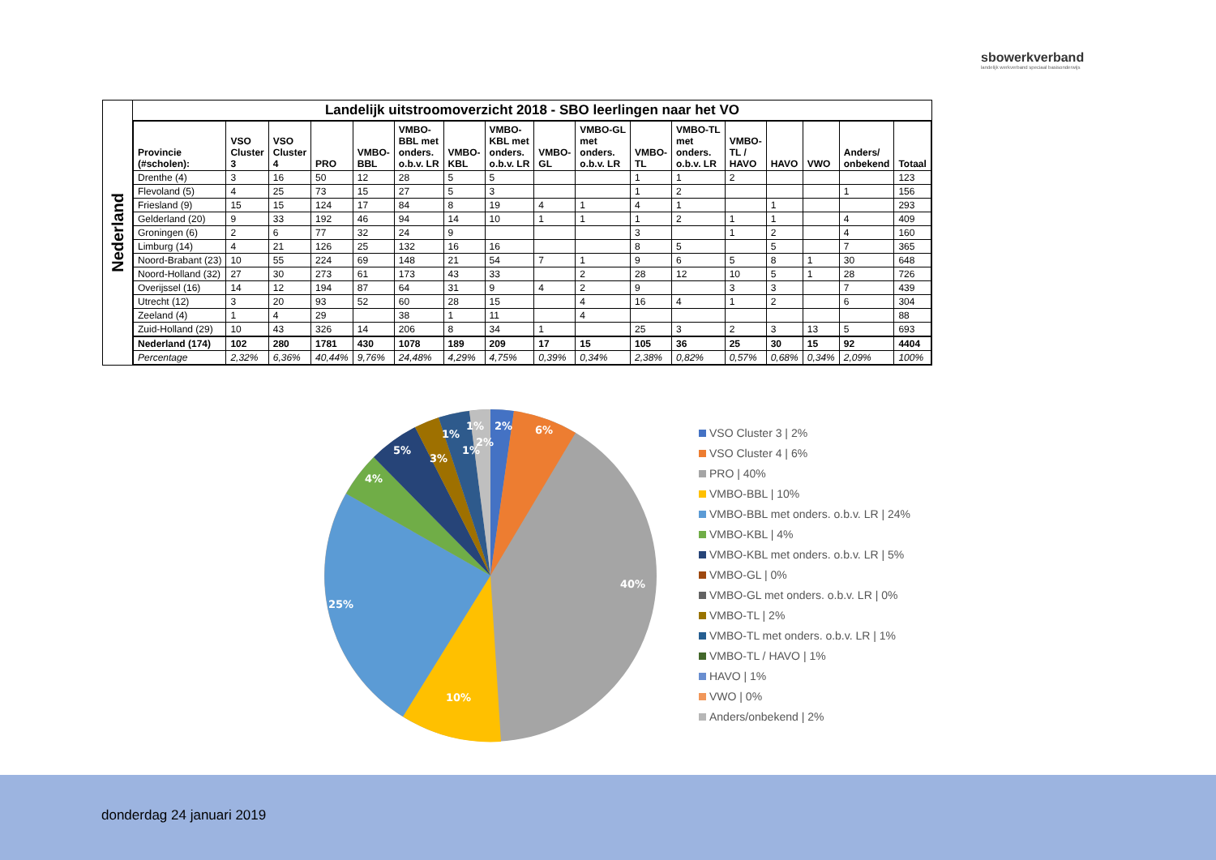sbowerkverband
landelijk werkverband speciaal basisonderwijs
Nederland
Landelijk uitstroomoverzicht 2018 - SBO leerlingen naar het VO
| Provincie (#scholen): | VSO Cluster 3 | VSO Cluster 4 | PRO | VMBO- BBL | VMBO- BBL met onders. o.b.v. LR | VMBO- KBL | VMBO- KBL met onders. o.b.v. LR | VMBO- GL | VMBO-GL met onders. o.b.v. LR | VMBO- TL | VMBO-TL met onders. o.b.v. LR | VMBO- TL / HAVO | HAVO | VWO | Anders/ onbekend | Totaal |
| --- | --- | --- | --- | --- | --- | --- | --- | --- | --- | --- | --- | --- | --- | --- | --- | --- |
| Drenthe (4) | 3 | 16 | 50 | 12 | 28 | 5 | 5 | | | 1 | 1 | 2 | | | | 123 |
| Flevoland (5) | 4 | 25 | 73 | 15 | 27 | 5 | 3 | | | 1 | 2 | | | | 1 | 156 |
| Friesland (9) | 15 | 15 | 124 | 17 | 84 | 8 | 19 | 4 | 1 | 4 | 1 | | 1 | | | 293 |
| Gelderland (20) | 9 | 33 | 192 | 46 | 94 | 14 | 10 | 1 | 1 | 1 | 2 | 1 | 1 | | 4 | 409 |
| Groningen (6) | 2 | 6 | 77 | 32 | 24 | 9 | | | | 3 | | 1 | 2 | | 4 | 160 |
| Limburg (14) | 4 | 21 | 126 | 25 | 132 | 16 | 16 | | | 8 | 5 | | 5 | | 7 | 365 |
| Noord-Brabant (23) | 10 | 55 | 224 | 69 | 148 | 21 | 54 | 7 | 1 | 9 | 6 | 5 | 8 | 1 | 30 | 648 |
| Noord-Holland (32) | 27 | 30 | 273 | 61 | 173 | 43 | 33 | | 2 | 28 | 12 | 10 | 5 | 1 | 28 | 726 |
| Overijssel (16) | 14 | 12 | 194 | 87 | 64 | 31 | 9 | 4 | 2 | 9 | | 3 | 3 | | 7 | 439 |
| Utrecht (12) | 3 | 20 | 93 | 52 | 60 | 28 | 15 | | 4 | 16 | 4 | 1 | 2 | | 6 | 304 |
| Zeeland (4) | 1 | 4 | 29 | | 38 | 1 | 11 | | 4 | | | | | | | 88 |
| Zuid-Holland (29) | 10 | 43 | 326 | 14 | 206 | 8 | 34 | 1 | | 25 | 3 | 2 | 3 | 13 | 5 | 693 |
| Nederland (174) | 102 | 280 | 1781 | 430 | 1078 | 189 | 209 | 17 | 15 | 105 | 36 | 25 | 30 | 15 | 92 | 4404 |
| Percentage | 2,32% | 6,36% | 40,44% | 9,76% | 24,48% | 4,29% | 4,75% | 0,39% | 0,34% | 2,38% | 0,82% | 0,57% | 0,68% | 0,34% | 2,09% | 100% |
2%
6%
40%
10%
25%
4%
5%
3%
1%
1%
1%
2%
VSO Cluster 3 | 2%
VSO Cluster 4 | 6%
PRO | 40%
VMBO-BBL | 10%
VMBO-BBL met onders. o.b.v. LR | 24%
VMBO-KBL | 4%
VMBO-KBL met onders. o.b.v. LR | 5%
VMBO-GL | 0%
VMBO-GL met onders. o.b.v. LR | 0%
VMBO-TL | 2%
VMBO-TL met onders. o.b.v. LR | 1%
VMBO-TL / HAVO | 1%
HAVO | 1%
VWO | 0%
Anders/onbekend | 2%
donderdag 24 januari 2019